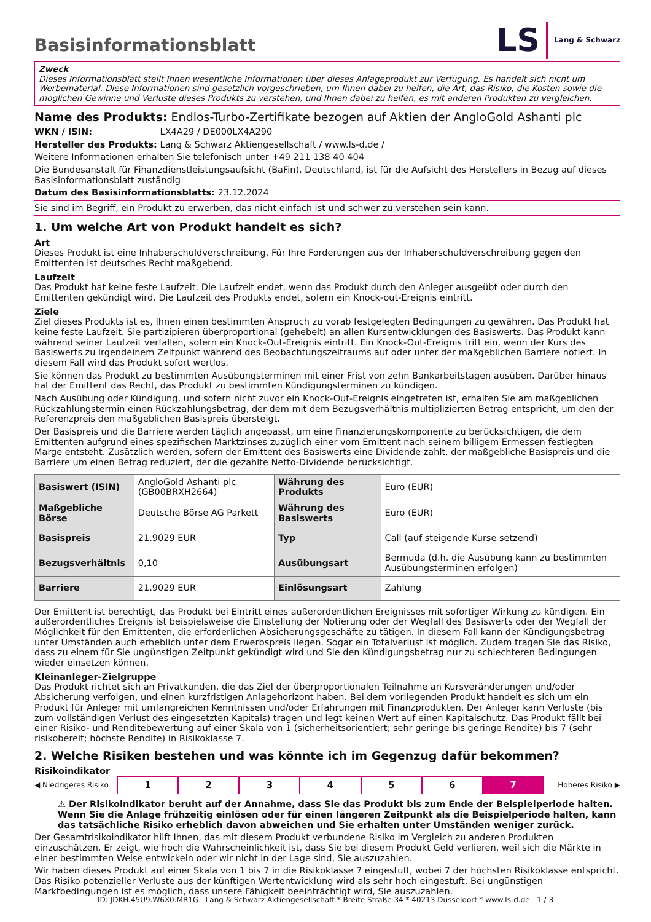LS Lang & Schwarz
Basisinformationsblatt
Zweck
Dieses Informationsblatt stellt Ihnen wesentliche Informationen über dieses Anlageprodukt zur Verfügung. Es handelt sich nicht um Werbematerial. Diese Informationen sind gesetzlich vorgeschrieben, um Ihnen dabei zu helfen, die Art, das Risiko, die Kosten sowie die möglichen Gewinne und Verluste dieses Produkts zu verstehen, und Ihnen dabei zu helfen, es mit anderen Produkten zu vergleichen.
Name des Produkts: Endlos-Turbo-Zertifikate bezogen auf Aktien der AngloGold Ashanti plc
WKN / ISIN: LX4A29 / DE000LX4A290
Hersteller des Produkts: Lang & Schwarz Aktiengesellschaft / www.ls-d.de /
Weitere Informationen erhalten Sie telefonisch unter +49 211 138 40 404
Die Bundesanstalt für Finanzdienstleistungsaufsicht (BaFin), Deutschland, ist für die Aufsicht des Herstellers in Bezug auf dieses Basisinformationsblatt zuständig
Datum des Basisinformationsblatts: 23.12.2024
Sie sind im Begriff, ein Produkt zu erwerben, das nicht einfach ist und schwer zu verstehen sein kann.
1. Um welche Art von Produkt handelt es sich?
Art
Dieses Produkt ist eine Inhaberschuldverschreibung. Für Ihre Forderungen aus der Inhaberschuldverschreibung gegen den Emittenten ist deutsches Recht maßgebend.
Laufzeit
Das Produkt hat keine feste Laufzeit. Die Laufzeit endet, wenn das Produkt durch den Anleger ausgeübt oder durch den Emittenten gekündigt wird. Die Laufzeit des Produkts endet, sofern ein Knock-out-Ereignis eintritt.
Ziele
Ziel dieses Produkts ist es, Ihnen einen bestimmten Anspruch zu vorab festgelegten Bedingungen zu gewähren. Das Produkt hat keine feste Laufzeit. Sie partizipieren überproportional (gehebelt) an allen Kursentwicklungen des Basiswerts. Das Produkt kann während seiner Laufzeit verfallen, sofern ein Knock-Out-Ereignis eintritt. Ein Knock-Out-Ereignis tritt ein, wenn der Kurs des Basiswerts zu irgendeinem Zeitpunkt während des Beobachtungszeitraums auf oder unter der maßgeblichen Barriere notiert. In diesem Fall wird das Produkt sofort wertlos.
Sie können das Produkt zu bestimmten Ausübungsterminen mit einer Frist von zehn Bankarbeitstagen ausüben. Darüber hinaus hat der Emittent das Recht, das Produkt zu bestimmten Kündigungsterminen zu kündigen.
Nach Ausübung oder Kündigung, und sofern nicht zuvor ein Knock-Out-Ereignis eingetreten ist, erhalten Sie am maßgeblichen Rückzahlungstermin einen Rückzahlungsbetrag, der dem mit dem Bezugsverhältnis multiplizierten Betrag entspricht, um den der Referenzpreis den maßgeblichen Basispreis übersteigt.
Der Basispreis und die Barriere werden täglich angepasst, um eine Finanzierungskomponente zu berücksichtigen, die dem Emittenten aufgrund eines spezifischen Marktzinses zuzüglich einer vom Emittent nach seinem billigem Ermessen festlegten Marge entsteht. Zusätzlich werden, sofern der Emittent des Basiswerts eine Dividende zahlt, der maßgebliche Basispreis und die Barriere um einen Betrag reduziert, der die gezahlte Netto-Dividende berücksichtigt.
| Basiswert (ISIN) | AngloGold Ashanti plc (GB00BRXH2664) | Währung des Produkts | Euro (EUR) |
| Maßgebliche Börse | Deutsche Börse AG Parkett | Währung des Basiswerts | Euro (EUR) |
| Basispreis | 21.9029 EUR | Typ | Call (auf steigende Kurse setzend) |
| Bezugsverhältnis | 0,10 | Ausübungsart | Bermuda (d.h. die Ausübung kann zu bestimmten Ausübungsterminen erfolgen) |
| Barriere | 21.9029 EUR | Einlösungsart | Zahlung |
Der Emittent ist berechtigt, das Produkt bei Eintritt eines außerordentlichen Ereignisses mit sofortiger Wirkung zu kündigen. Ein außerordentliches Ereignis ist beispielsweise die Einstellung der Notierung oder der Wegfall des Basiswerts oder der Wegfall der Möglichkeit für den Emittenten, die erforderlichen Absicherungsgeschäfte zu tätigen. In diesem Fall kann der Kündigungsbetrag unter Umständen auch erheblich unter dem Erwerbspreis liegen. Sogar ein Totalverlust ist möglich. Zudem tragen Sie das Risiko, dass zu einem für Sie ungünstigen Zeitpunkt gekündigt wird und Sie den Kündigungsbetrag nur zu schlechteren Bedingungen wieder einsetzen können.
Kleinanleger-Zielgruppe
Das Produkt richtet sich an Privatkunden, die das Ziel der überproportionalen Teilnahme an Kursveränderungen und/oder Absicherung verfolgen, und einen kurzfristigen Anlagehorizont haben. Bei dem vorliegenden Produkt handelt es sich um ein Produkt für Anleger mit umfangreichen Kenntnissen und/oder Erfahrungen mit Finanzprodukten. Der Anleger kann Verluste (bis zum vollständigen Verlust des eingesetzten Kapitals) tragen und legt keinen Wert auf einen Kapitalschutz. Das Produkt fällt bei einer Risiko- und Renditebewertung auf einer Skala von 1 (sicherheitsorientiert; sehr geringe bis geringe Rendite) bis 7 (sehr risikobereit; höchste Rendite) in Risikoklasse 7.
2. Welche Risiken bestehen und was könnte ich im Gegenzug dafür bekommen?
Risikoindikator
◀ Niedrigeres Risiko 1234567 Höheres Risiko ▶
⚠ Der Risikoindikator beruht auf der Annahme, dass Sie das Produkt bis zum Ende der Beispielperiode halten. Wenn Sie die Anlage frühzeitig einlösen oder für einen längeren Zeitpunkt als die Beispielperiode halten, kann das tatsächliche Risiko erheblich davon abweichen und Sie erhalten unter Umständen weniger zurück.
Der Gesamtrisikoindikator hilft Ihnen, das mit diesem Produkt verbundene Risiko im Vergleich zu anderen Produkten einzuschätzen. Er zeigt, wie hoch die Wahrscheinlichkeit ist, dass Sie bei diesem Produkt Geld verlieren, weil sich die Märkte in einer bestimmten Weise entwickeln oder wir nicht in der Lage sind, Sie auszuzahlen.
Wir haben dieses Produkt auf einer Skala von 1 bis 7 in die Risikoklasse 7 eingestuft, wobei 7 der höchsten Risikoklasse entspricht. Das Risiko potenzieller Verluste aus der künftigen Wertentwicklung wird als sehr hoch eingestuft. Bei ungünstigen Marktbedingungen ist es möglich, dass unsere Fähigkeit beeinträchtigt wird, Sie auszuzahlen.
ID: JDKH.45U9.W6X0.MR1G Lang & Schwarz Aktiengesellschaft * Breite Straße 34 * 40213 Düsseldorf * www.ls-d.de 1 / 3